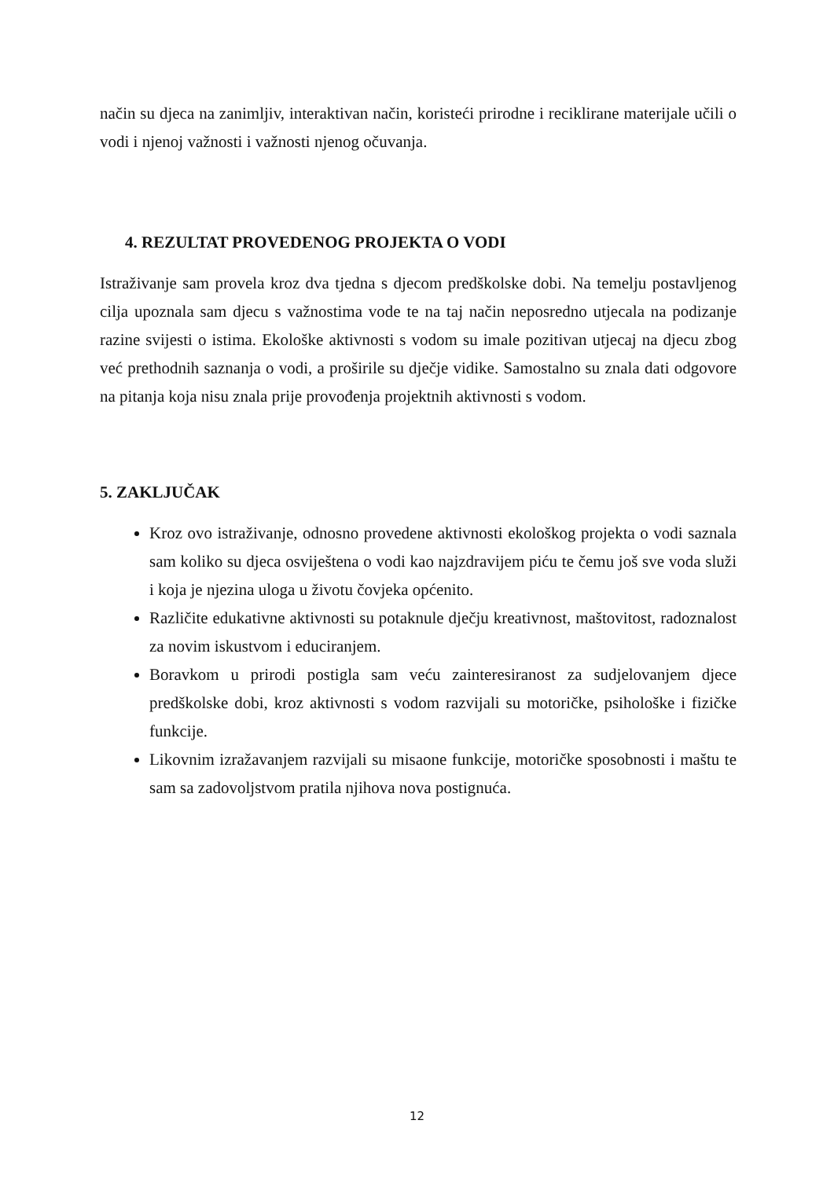način su djeca na zanimljiv, interaktivan način, koristeći prirodne i reciklirane materijale učili o vodi i njenoj važnosti i važnosti njenog očuvanja.
4. REZULTAT PROVEDENOG PROJEKTA O VODI
Istraživanje sam provela kroz dva tjedna s djecom predškolske dobi. Na temelju postavljenog cilja upoznala sam djecu s važnostima vode te na taj način neposredno utjecala na podizanje razine svijesti o istima. Ekološke aktivnosti s vodom su imale pozitivan utjecaj na djecu zbog već prethodnih saznanja o vodi, a proširile su dječje vidike. Samostalno su znala dati odgovore na pitanja koja nisu znala prije provođenja projektnih aktivnosti s vodom.
5. ZAKLJUČAK
Kroz ovo istraživanje, odnosno provedene aktivnosti ekološkog projekta o vodi saznala sam koliko su djeca osviještena o vodi kao najzdravijem piću te čemu još sve voda služi i koja je njezina uloga u životu čovjeka općenito.
Različite edukativne aktivnosti su potaknule dječju kreativnost, maštovitost, radoznalost za novim iskustvom i educiranjem.
Boravkom u prirodi postigla sam veću zainteresiranost za sudjelovanjem djece predškolske dobi, kroz aktivnosti s vodom razvijali su motoričke, psihološke i fizičke funkcije.
Likovnim izražavanjem razvijali su misaone funkcije, motoričke sposobnosti i maštu te sam sa zadovoljstvom pratila njihova nova postignuća.
12